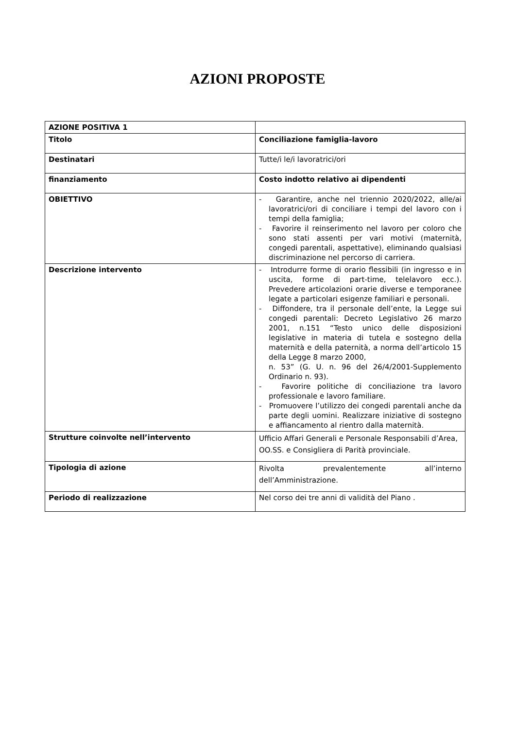AZIONI PROPOSTE
| AZIONE POSITIVA 1 | |
| Titolo | Conciliazione famiglia-lavoro |
| Destinatari | Tutte/i le/i lavoratrici/ori |
| finanziamento | Costo indotto relativo ai dipendenti |
| OBIETTIVO | - Garantire, anche nel triennio 2020/2022, alle/ai lavoratrici/ori di conciliare i tempi del lavoro con i tempi della famiglia; - Favorire il reinserimento nel lavoro per coloro che sono stati assenti per vari motivi (maternità, congedi parentali, aspettative), eliminando qualsiasi discriminazione nel percorso di carriera. |
| Descrizione intervento | - Introdurre forme di orario flessibili (in ingresso e in uscita, forme di part-time, telelavoro ecc.). Prevedere articolazioni orarie diverse e temporanee legate a particolari esigenze familiari e personali. - Diffondere, tra il personale dell’ente, la Legge sui congedi parentali: Decreto Legislativo 26 marzo 2001, n.151 “Testo unico delle disposizioni legislative in materia di tutela e sostegno della maternità e della paternità, a norma dell’articolo 15 della Legge 8 marzo 2000, n. 53” (G. U. n. 96 del 26/4/2001-Supplemento Ordinario n. 93). - Favorire politiche di conciliazione tra lavoro professionale e lavoro familiare. - Promuovere l’utilizzo dei congedi parentali anche da parte degli uomini. Realizzare iniziative di sostegno e affiancamento al rientro dalla maternità. |
| Strutture coinvolte nell’intervento | Ufficio Affari Generali e Personale Responsabili d’Area, OO.SS. e Consigliera di Parità provinciale. |
| Tipologia di azione | Rivolta prevalentemente all’interno dell’Amministrazione. |
| Periodo di realizzazione | Nel corso dei tre anni di validità del Piano . |